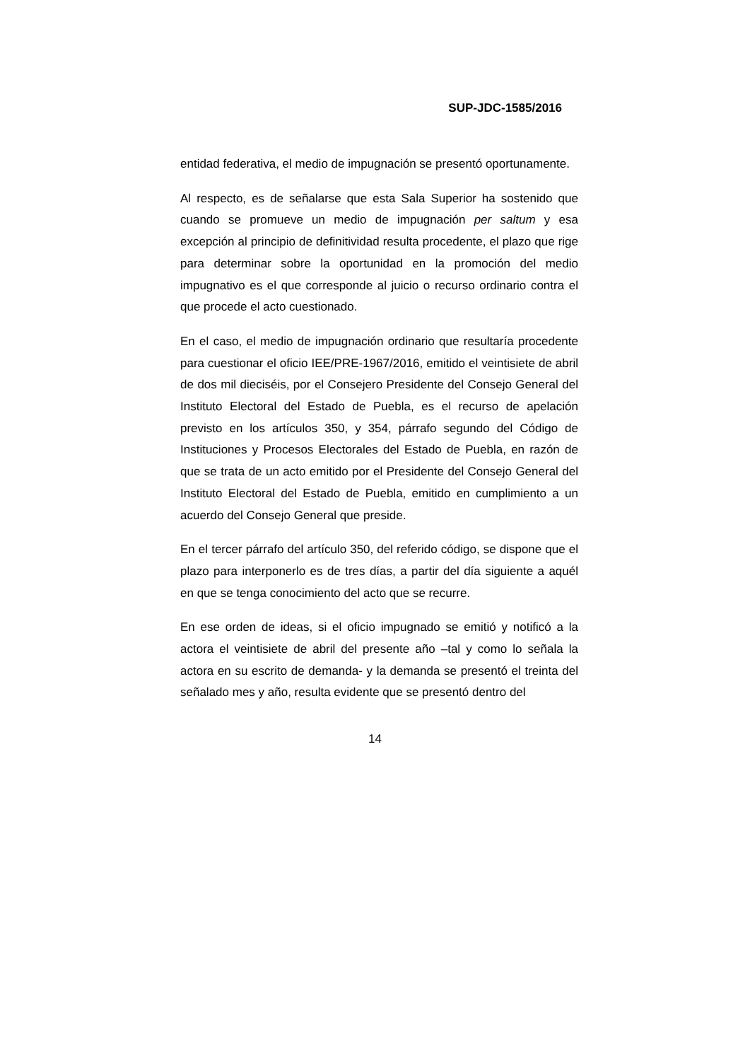SUP-JDC-1585/2016
entidad federativa, el medio de impugnación se presentó oportunamente.
Al respecto, es de señalarse que esta Sala Superior ha sostenido que cuando se promueve un medio de impugnación per saltum y esa excepción al principio de definitividad resulta procedente, el plazo que rige para determinar sobre la oportunidad en la promoción del medio impugnativo es el que corresponde al juicio o recurso ordinario contra el que procede el acto cuestionado.
En el caso, el medio de impugnación ordinario que resultaría procedente para cuestionar el oficio IEE/PRE-1967/2016, emitido el veintisiete de abril de dos mil dieciséis, por el Consejero Presidente del Consejo General del Instituto Electoral del Estado de Puebla, es el recurso de apelación previsto en los artículos 350, y 354, párrafo segundo del Código de Instituciones y Procesos Electorales del Estado de Puebla, en razón de que se trata de un acto emitido por el Presidente del Consejo General del Instituto Electoral del Estado de Puebla, emitido en cumplimiento a un acuerdo del Consejo General que preside.
En el tercer párrafo del artículo 350, del referido código, se dispone que el plazo para interponerlo es de tres días, a partir del día siguiente a aquél en que se tenga conocimiento del acto que se recurre.
En ese orden de ideas, si el oficio impugnado se emitió y notificó a la actora el veintisiete de abril del presente año –tal y como lo señala la actora en su escrito de demanda- y la demanda se presentó el treinta del señalado mes y año, resulta evidente que se presentó dentro del
14